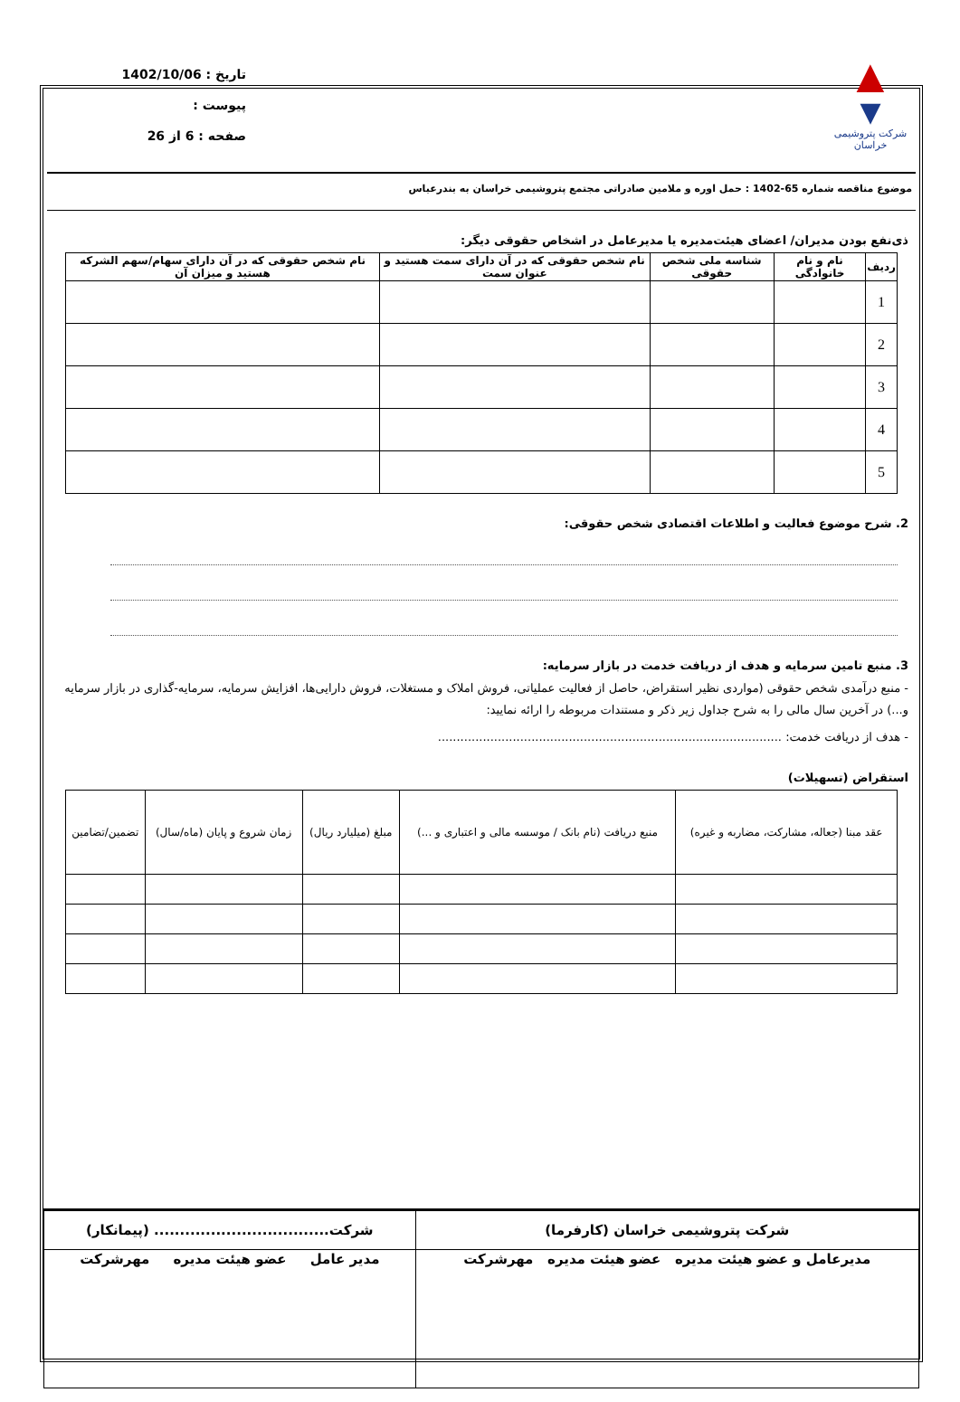▲
▼
شرکت پتروشیمی خراسان
تاریخ : 1402/10/06
پیوست :
صفحه : 6 از 26
موضوع مناقصه شماره 65-1402 : حمل اوره و ملامین صادراتی مجتمع پتروشیمی خراسان به بندرعباس
ذی‌نفع بودن مدیران/ اعضای هیئت‌مدیره یا مدیرعامل در اشخاص حقوقی دیگر:
| ردیف | نام و نام خانوادگی | شناسه ملی شخص حقوقی | نام شخص حقوقی که در آن دارای سمت هستید و عنوان سمت | نام شخص حقوقی که در آن دارای سهام/سهم الشرکه هستید و میزان آن |
| --- | --- | --- | --- | --- |
| 1 | | | | |
| 2 | | | | |
| 3 | | | | |
| 4 | | | | |
| 5 | | | | |
2. شرح موضوع فعالیت و اطلاعات اقتصادی شخص حقوقی:
3. منبع تامین سرمایه و هدف از دریافت خدمت در بازار سرمایه:
- منبع درآمدی شخص حقوقی (مواردی نظیر استقراض، حاصل از فعالیت عملیاتی، فروش املاک و مستغلات، فروش دارایی‌ها، افزایش سرمایه، سرمایه-گذاری در بازار سرمایه و...) در آخرین سال مالی را به شرح جداول زیر ذکر و مستندات مربوطه را ارائه نمایید:
- هدف از دریافت خدمت: ............................................................................................
استقراض (تسهیلات)
| عقد مبنا (جعاله، مشارکت، مضاربه و غیره) | منبع دریافت (نام بانک / موسسه مالی و اعتباری و ...) | مبلغ (میلیارد ریال) | زمان شروع و پایان (ماه/سال) | تضمین/تضامین |
| شرکت پتروشیمی خراسان (کارفرما) | شرکت.................................. (پیمانکار) |
| مدیرعامل و عضو هیئت مدیره عضو هیئت مدیره مهرشرکت | مدیر عامل عضو هیئت مدیره مهرشرکت |